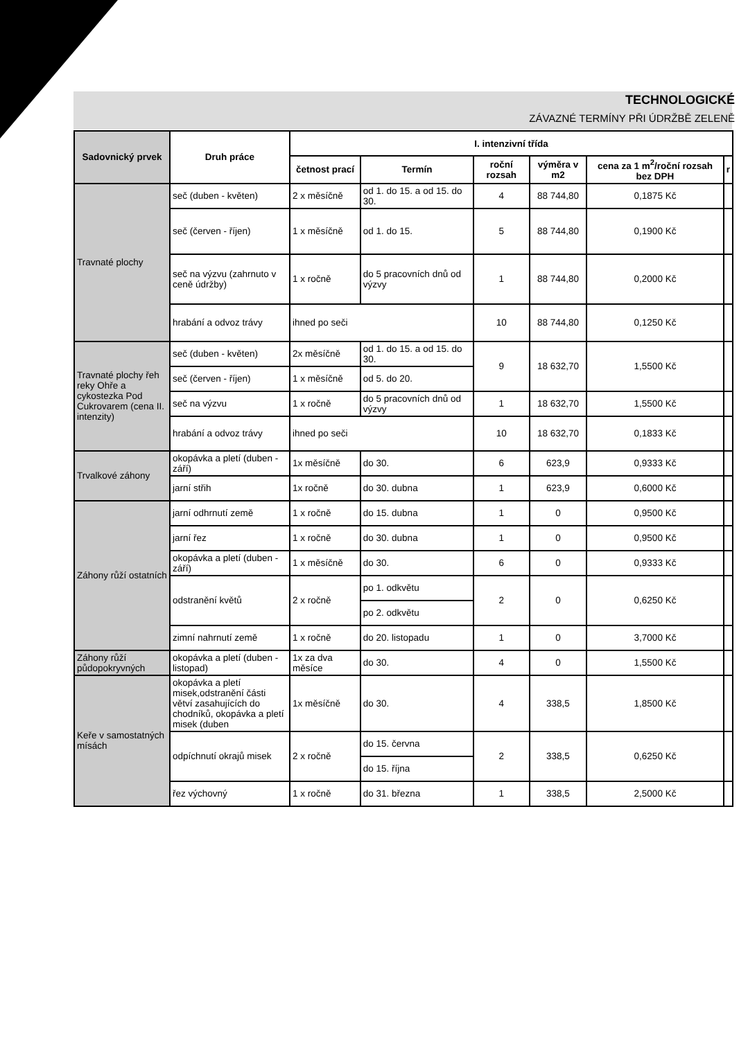TECHNOLOGICKÉ
ZÁVAZNÉ TERMÍNY PŘI ÚDRŽBĚ ZELENĚ
| Sadovnický prvek | Druh práce | I. intenzivní třída | | | | | |
| --- | --- | --- | --- | --- | --- | --- | --- |
| | | četnost prací | Termín | roční rozsah | výměra v m2 | cena za 1 m<sup>2</sup>/roční rozsah bez DPH | r |
| Travnaté plochy | seč (duben - květen) | 2 x měsíčně | od 1. do 15. a od 15. do 30. | 4 | 88 744,80 | 0,1875 Kč | |
| | seč (červen - říjen) | 1 x měsíčně | od 1. do 15. | 5 | 88 744,80 | 0,1900 Kč | |
| | seč na výzvu (zahrnuto v ceně údržby) | 1 x ročně | do 5 pracovních dnů od výzvy | 1 | 88 744,80 | 0,2000 Kč | |
| | hrabání a odvoz trávy | ihned po seči | | 10 | 88 744,80 | 0,1250 Kč | |
| Travnaté plochy řeh reky Ohře a cykostezka Pod Cukrovarem (cena II. intenzity) | seč (duben - květen) | 2x měsíčně | od 1. do 15. a od 15. do 30. | 9 | 18 632,70 | 1,5500 Kč | |
| | seč (červen - říjen) | 1 x měsíčně | od 5. do 20. | | | | |
| | seč na výzvu | 1 x ročně | do 5 pracovních dnů od výzvy | 1 | 18 632,70 | 1,5500 Kč | |
| | hrabání a odvoz trávy | ihned po seči | | 10 | 18 632,70 | 0,1833 Kč | |
| Trvalkové záhony | okopávka a pletí (duben - září) | 1x měsíčně | do 30. | 6 | 623,9 | 0,9333 Kč | |
| | jarní střih | 1x ročně | do 30. dubna | 1 | 623,9 | 0,6000 Kč | |
| Záhony růží ostatních | jarní odhrnutí země | 1 x ročně | do 15. dubna | 1 | 0 | 0,9500 Kč | |
| | jarní řez | 1 x ročně | do 30. dubna | 1 | 0 | 0,9500 Kč | |
| | okopávka a pletí (duben - září) | 1 x měsíčně | do 30. | 6 | 0 | 0,9333 Kč | |
| | odstranění květů | 2 x ročně | po 1. odkvětu | 2 | 0 | 0,6250 Kč | |
| | | | po 2. odkvětu | | | | |
| | zimní nahrnutí země | 1 x ročně | do 20. listopadu | 1 | 0 | 3,7000 Kč | |
| Záhony růží půdopokryvných | okopávka a pletí (duben - listopad) | 1x za dva měsíce | do 30. | 4 | 0 | 1,5500 Kč | |
| Keře v samostatných mísách | okopávka a pletí misek,odstranění části větví zasahujících do chodníků, okopávka a pletí misek (duben | 1x měsíčně | do 30. | 4 | 338,5 | 1,8500 Kč | |
| | odpíchnutí okrajů misek | 2 x ročně | do 15. června | 2 | 338,5 | 0,6250 Kč | |
| | | | do 15. října | | | | |
| | řez výchovný | 1 x ročně | do 31. března | 1 | 338,5 | 2,5000 Kč | |